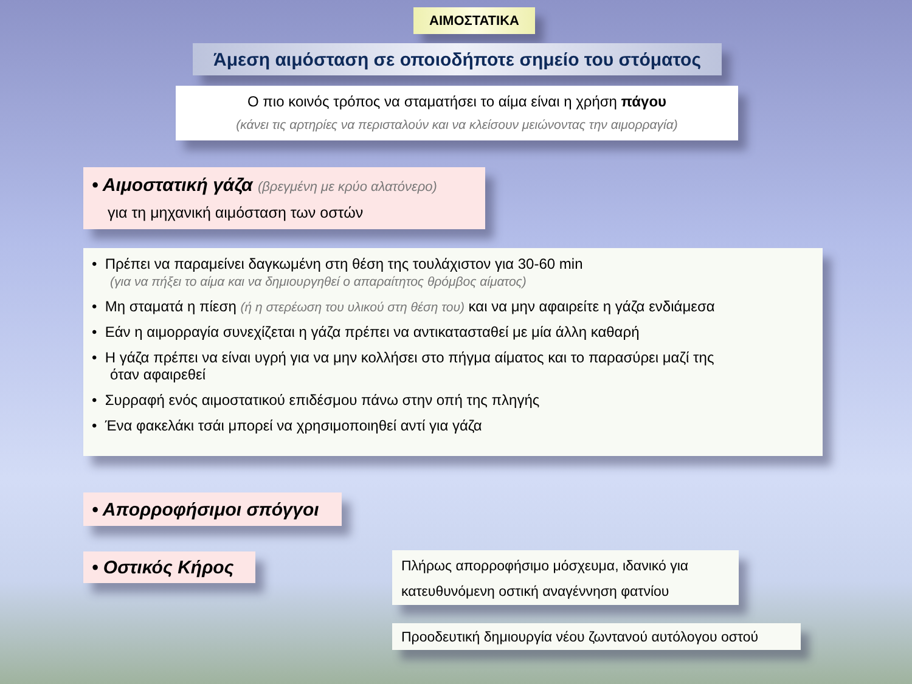ΑΙΜΟΣΤΑΤΙΚΑ
Άμεση αιμόσταση σε οποιοδήποτε σημείο του στόματος
Ο πιο κοινός τρόπος να σταματήσει το αίμα είναι η χρήση πάγου
(κάνει τις αρτηρίες να περισταλούν και να κλείσουν μειώνοντας την αιμορραγία)
• Αιμοστατική γάζα (βρεγμένη με κρύο αλατόνερο)
για τη μηχανική αιμόσταση των οστών
• Πρέπει να παραμείνει δαγκωμένη στη θέση της τουλάχιστον για 30-60 min
(για να πήξει το αίμα και να δημιουργηθεί ο απαραίτητος θρόμβος αίματος)
• Μη σταματά η πίεση (ή η στερέωση του υλικού στη θέση του) και να μην αφαιρείτε η γάζα ενδιάμεσα
• Εάν η αιμορραγία συνεχίζεται η γάζα πρέπει να αντικατασταθεί με μία άλλη καθαρή
• Η γάζα πρέπει να είναι υγρή για να μην κολλήσει στο πήγμα αίματος και το παρασύρει μαζί της
όταν αφαιρεθεί
• Συρραφή ενός αιμοστατικού επιδέσμου πάνω στην οπή της πληγής
• Ένα φακελάκι τσάι μπορεί να χρησιμοποιηθεί αντί για γάζα
• Απορροφήσιμοι σπόγγοι
• Οστικός Κήρος
Πλήρως απορροφήσιμο μόσχευμα, ιδανικό για
κατευθυνόμενη οστική αναγέννηση φατνίου
Προοδευτική δημιουργία νέου ζωντανού αυτόλογου οστού